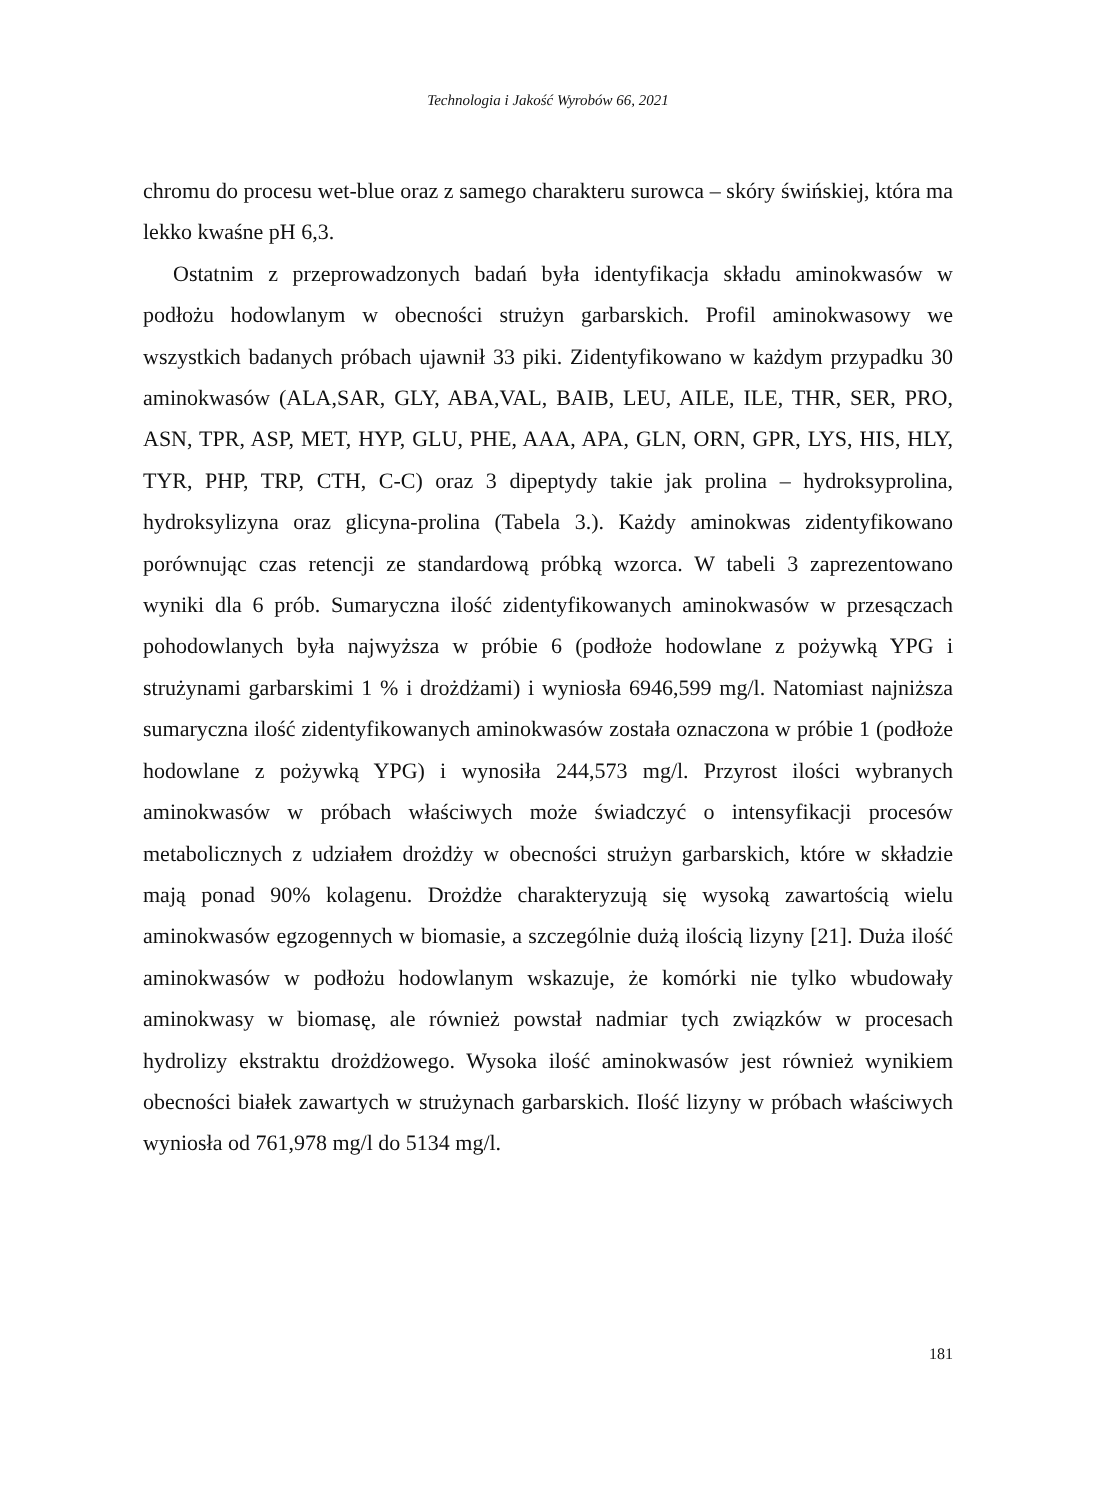Technologia i Jakość Wyrobów 66, 2021
chromu do procesu wet-blue oraz z samego charakteru surowca – skóry świńskiej, która ma lekko kwaśne pH 6,3.
Ostatnim z przeprowadzonych badań była identyfikacja składu aminokwasów w podłożu hodowlanym w obecności strużyn garbarskich. Profil aminokwasowy we wszystkich badanych próbach ujawnił 33 piki. Zidentyfikowano w każdym przypadku 30 aminokwasów (ALA,SAR, GLY, ABA,VAL, BAIB, LEU, AILE, ILE, THR, SER, PRO, ASN, TPR, ASP, MET, HYP, GLU, PHE, AAA, APA, GLN, ORN, GPR, LYS, HIS, HLY, TYR, PHP, TRP, CTH, C-C) oraz 3 dipeptydy takie jak prolina – hydroksyprolina, hydroksylizyna oraz glicyna-prolina (Tabela 3.). Każdy aminokwas zidentyfikowano porównując czas retencji ze standardową próbką wzorca. W tabeli 3 zaprezentowano wyniki dla 6 prób. Sumaryczna ilość zidentyfikowanych aminokwasów w przesączach pohodowlanych była najwyższa w próbie 6 (podłoże hodowlane z pożywką YPG i strużynami garbarskimi 1 % i drożdżami) i wyniosła 6946,599 mg/l. Natomiast najniższa sumaryczna ilość zidentyfikowanych aminokwasów została oznaczona w próbie 1 (podłoże hodowlane z pożywką YPG) i wynosiła 244,573 mg/l. Przyrost ilości wybranych aminokwasów w próbach właściwych może świadczyć o intensyfikacji procesów metabolicznych z udziałem drożdży w obecności strużyn garbarskich, które w składzie mają ponad 90% kolagenu. Drożdże charakteryzują się wysoką zawartością wielu aminokwasów egzogennych w biomasie, a szczególnie dużą ilością lizyny [21]. Duża ilość aminokwasów w podłożu hodowlanym wskazuje, że komórki nie tylko wbudowały aminokwasy w biomasę, ale również powstał nadmiar tych związków w procesach hydrolizy ekstraktu drożdżowego. Wysoka ilość aminokwasów jest również wynikiem obecności białek zawartych w strużynach garbarskich. Ilość lizyny w próbach właściwych wyniosła od 761,978 mg/l do 5134 mg/l.
181